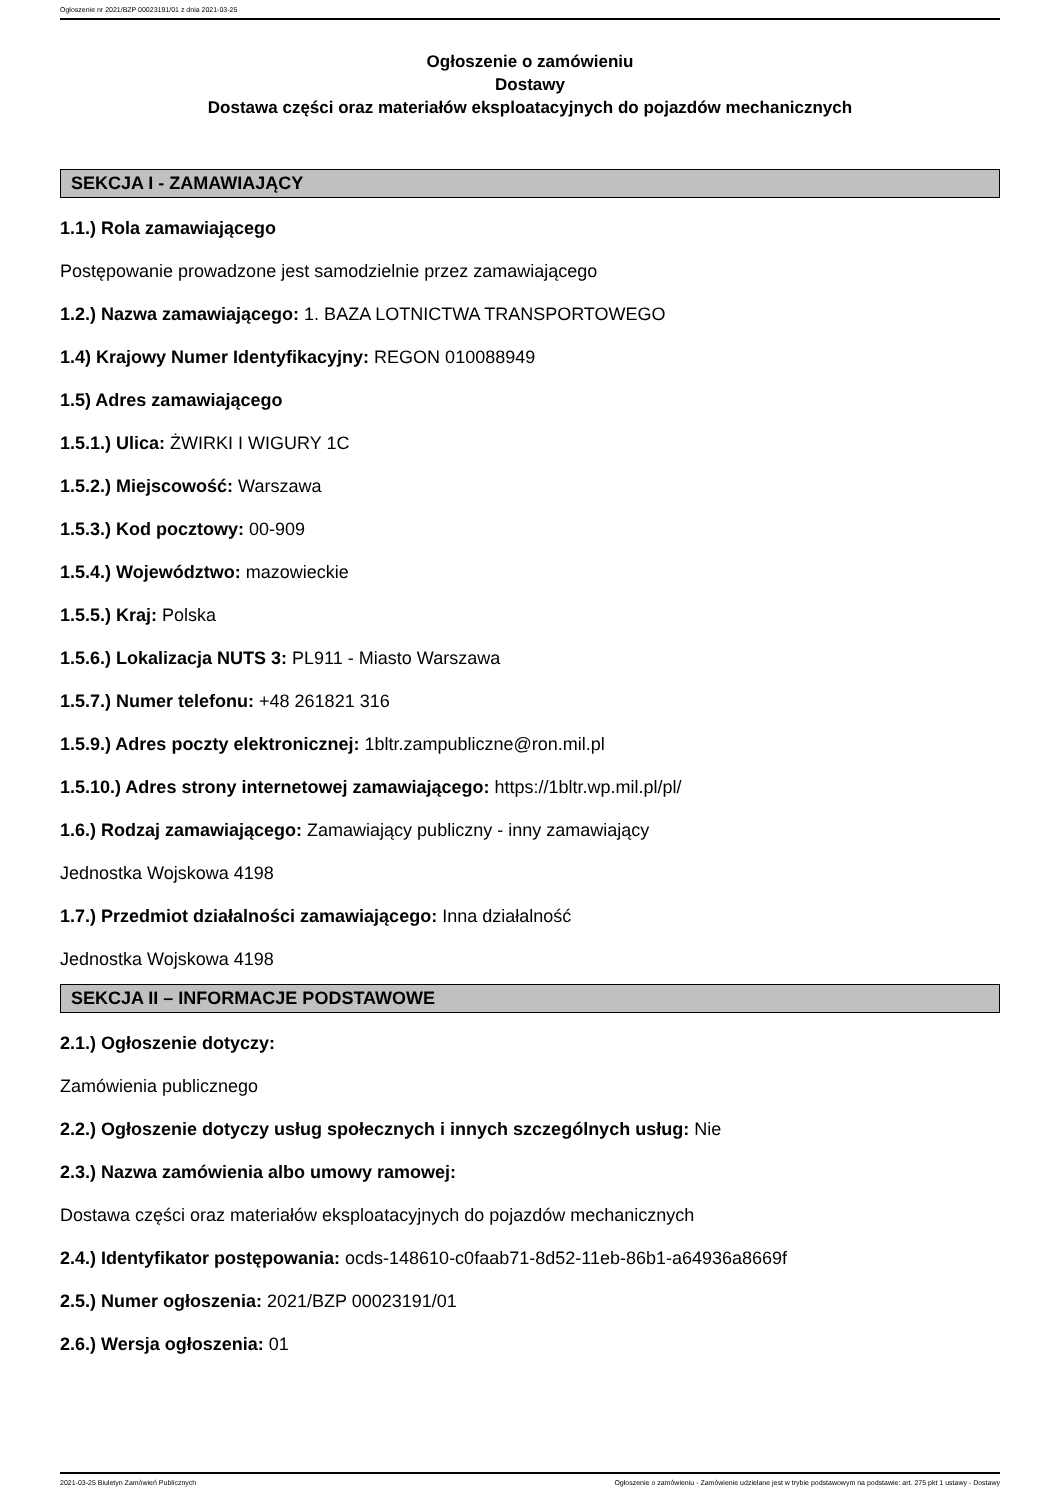Ogłoszenie nr 2021/BZP 00023191/01 z dnia 2021-03-25
Ogłoszenie o zamówieniu
Dostawy
Dostawa części oraz materiałów eksploatacyjnych do pojazdów mechanicznych
SEKCJA I - ZAMAWIAJĄCY
1.1.) Rola zamawiającego
Postępowanie prowadzone jest samodzielnie przez zamawiającego
1.2.) Nazwa zamawiającego: 1. BAZA LOTNICTWA TRANSPORTOWEGO
1.4) Krajowy Numer Identyfikacyjny: REGON 010088949
1.5) Adres zamawiającego
1.5.1.) Ulica: ŻWIRKI I WIGURY 1C
1.5.2.) Miejscowość: Warszawa
1.5.3.) Kod pocztowy: 00-909
1.5.4.) Województwo: mazowieckie
1.5.5.) Kraj: Polska
1.5.6.) Lokalizacja NUTS 3: PL911 - Miasto Warszawa
1.5.7.) Numer telefonu: +48 261821 316
1.5.9.) Adres poczty elektronicznej: 1bltr.zampubliczne@ron.mil.pl
1.5.10.) Adres strony internetowej zamawiającego: https://1bltr.wp.mil.pl/pl/
1.6.) Rodzaj zamawiającego: Zamawiający publiczny - inny zamawiający
Jednostka Wojskowa 4198
1.7.) Przedmiot działalności zamawiającego: Inna działalność
Jednostka Wojskowa 4198
SEKCJA II – INFORMACJE PODSTAWOWE
2.1.) Ogłoszenie dotyczy:
Zamówienia publicznego
2.2.) Ogłoszenie dotyczy usług społecznych i innych szczególnych usług: Nie
2.3.) Nazwa zamówienia albo umowy ramowej:
Dostawa części oraz materiałów eksploatacyjnych do pojazdów mechanicznych
2.4.) Identyfikator postępowania: ocds-148610-c0faab71-8d52-11eb-86b1-a64936a8669f
2.5.) Numer ogłoszenia: 2021/BZP 00023191/01
2.6.) Wersja ogłoszenia: 01
2021-03-25 Biuletyn Zamówień Publicznych Ogłoszenie o zamówieniu - Zamówienie udzielane jest w trybie podstawowym na podstawie: art. 275 pkt 1 ustawy - Dostawy